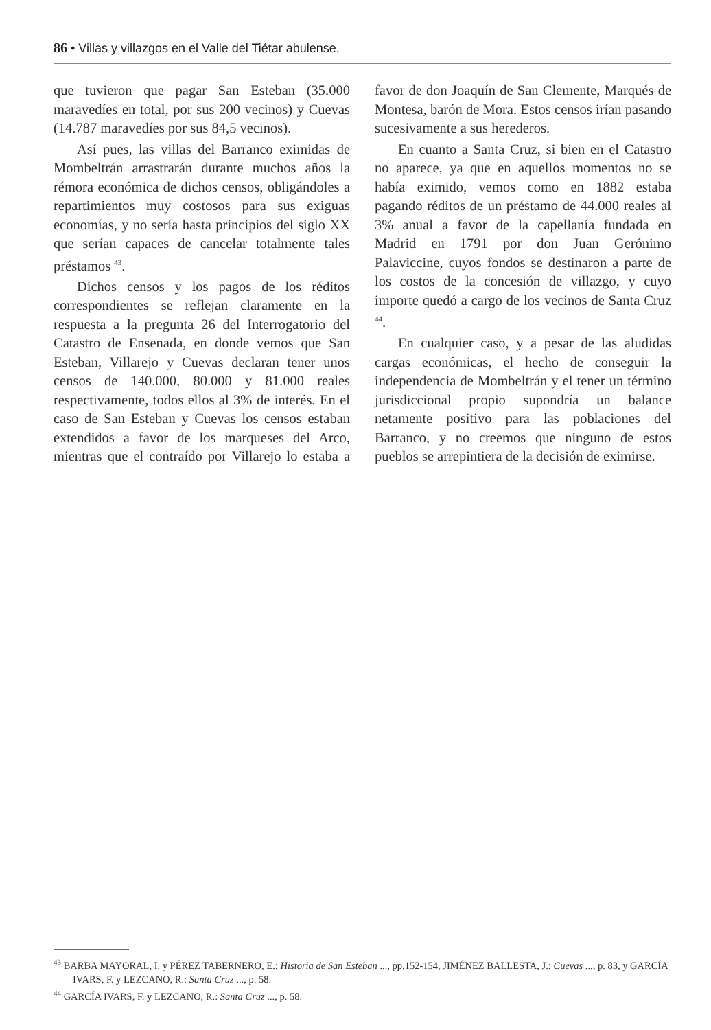86 • Villas y villazgos en el Valle del Tiétar abulense.
que tuvieron que pagar San Esteban (35.000 maravedíes en total, por sus 200 vecinos) y Cuevas (14.787 maravedíes por sus 84,5 vecinos).
Así pues, las villas del Barranco eximidas de Mombeltrán arrastrarán durante muchos años la rémora económica de dichos censos, obligándoles a repartimientos muy costosos para sus exiguas economías, y no sería hasta principios del siglo XX que serían capaces de cancelar totalmente tales préstamos <sup>43</sup>.
Dichos censos y los pagos de los réditos correspondientes se reflejan claramente en la respuesta a la pregunta 26 del Interrogatorio del Catastro de Ensenada, en donde vemos que San Esteban, Villarejo y Cuevas declaran tener unos censos de 140.000, 80.000 y 81.000 reales respectivamente, todos ellos al 3% de interés. En el caso de San Esteban y Cuevas los censos estaban extendidos a favor de los marqueses del Arco, mientras que el contraído por Villarejo lo estaba a favor de don Joaquín de San Clemente, Marqués de Montesa, barón de Mora. Estos censos irían pasando sucesivamente a sus herederos.
En cuanto a Santa Cruz, si bien en el Catastro no aparece, ya que en aquellos momentos no se había eximido, vemos como en 1882 estaba pagando réditos de un préstamo de 44.000 reales al 3% anual a favor de la capellanía fundada en Madrid en 1791 por don Juan Gerónimo Palaviccine, cuyos fondos se destinaron a parte de los costos de la concesión de villazgo, y cuyo importe quedó a cargo de los vecinos de Santa Cruz <sup>44</sup>.
En cualquier caso, y a pesar de las aludidas cargas económicas, el hecho de conseguir la independencia de Mombeltrán y el tener un término jurisdiccional propio supondría un balance netamente positivo para las poblaciones del Barranco, y no creemos que ninguno de estos pueblos se arrepintiera de la decisión de eximirse.
<sup>43</sup> BARBA MAYORAL, I. y PÉREZ TABERNERO, E.: Historia de San Esteban ..., pp.152-154, JIMÉNEZ BALLESTA, J.: Cuevas ..., p. 83, y GARCÍA IVARS, F. y LEZCANO, R.: Santa Cruz ..., p. 58.
<sup>44</sup> GARCÍA IVARS, F. y LEZCANO, R.: Santa Cruz ..., p. 58.